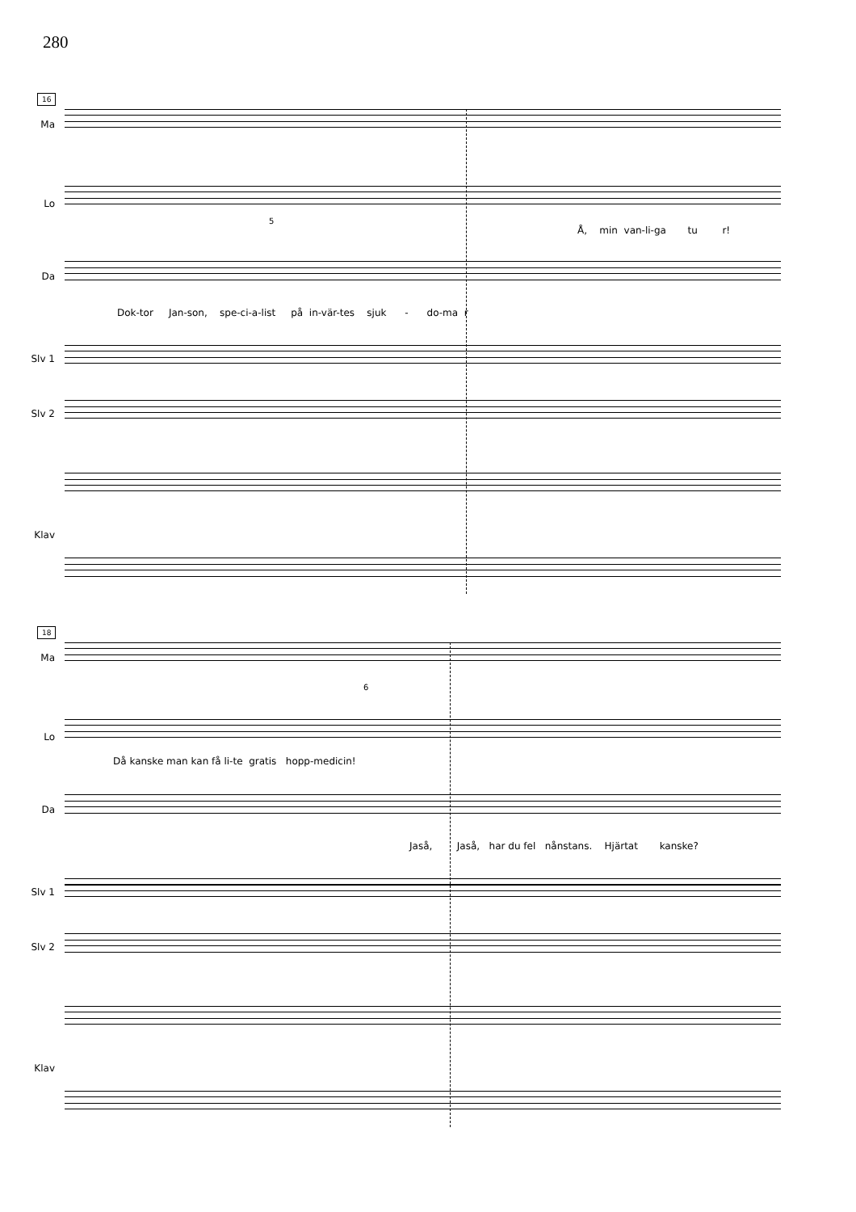280
16
Ma
Lo
Å, min van-li-ga tu r!
Da
5
Dok-tor Jan-son, spe-ci-a-list på in-vär-tes sjuk - do-ma r
Slv 1
Slv 2
Klav
18
Ma
Lo
6
Då kanske man kan få li-te gratis hopp-medicin!
Da
Jaså, Jaså, har du fel nånstans. Hjärtat kanske?
Slv 1
Slv 2
Klav